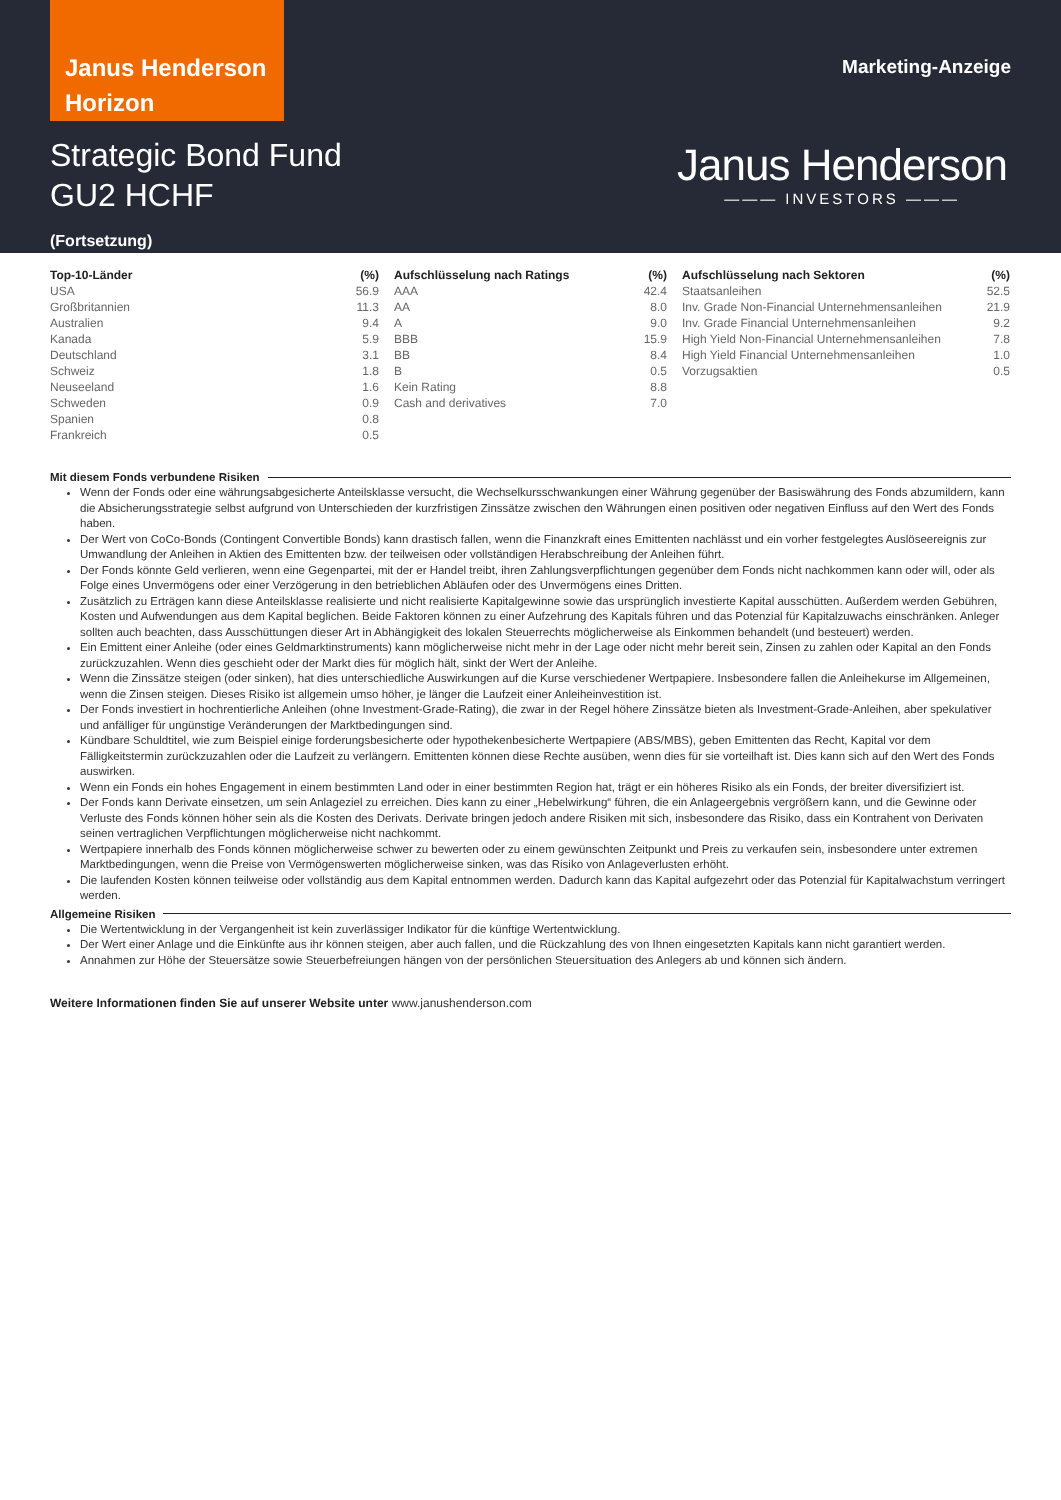Janus Henderson Horizon
Marketing-Anzeige
Strategic Bond Fund
GU2 HCHF
(Fortsetzung)
Janus Henderson
——— INVESTORS ———
| Top-10-Länder | (%) |
| --- | --- |
| USA | 56.9 |
| Großbritannien | 11.3 |
| Australien | 9.4 |
| Kanada | 5.9 |
| Deutschland | 3.1 |
| Schweiz | 1.8 |
| Neuseeland | 1.6 |
| Schweden | 0.9 |
| Spanien | 0.8 |
| Frankreich | 0.5 |
| Aufschlüsselung nach Ratings | (%) |
| --- | --- |
| AAA | 42.4 |
| AA | 8.0 |
| A | 9.0 |
| BBB | 15.9 |
| BB | 8.4 |
| B | 0.5 |
| Kein Rating | 8.8 |
| Cash and derivatives | 7.0 |
| Aufschlüsselung nach Sektoren | (%) |
| --- | --- |
| Staatsanleihen | 52.5 |
| Inv. Grade Non-Financial Unternehmensanleihen | 21.9 |
| Inv. Grade Financial Unternehmensanleihen | 9.2 |
| High Yield Non-Financial Unternehmensanleihen | 7.8 |
| High Yield Financial Unternehmensanleihen | 1.0 |
| Vorzugsaktien | 0.5 |
Mit diesem Fonds verbundene Risiken
Wenn der Fonds oder eine währungsabgesicherte Anteilsklasse versucht, die Wechselkursschwankungen einer Währung gegenüber der Basiswährung des Fonds abzumildern, kann die Absicherungsstrategie selbst aufgrund von Unterschieden der kurzfristigen Zinssätze zwischen den Währungen einen positiven oder negativen Einfluss auf den Wert des Fonds haben.
Der Wert von CoCo-Bonds (Contingent Convertible Bonds) kann drastisch fallen, wenn die Finanzkraft eines Emittenten nachlässt und ein vorher festgelegtes Auslöseereignis zur Umwandlung der Anleihen in Aktien des Emittenten bzw. der teilweisen oder vollständigen Herabschreibung der Anleihen führt.
Der Fonds könnte Geld verlieren, wenn eine Gegenpartei, mit der er Handel treibt, ihren Zahlungsverpflichtungen gegenüber dem Fonds nicht nachkommen kann oder will, oder als Folge eines Unvermögens oder einer Verzögerung in den betrieblichen Abläufen oder des Unvermögens eines Dritten.
Zusätzlich zu Erträgen kann diese Anteilsklasse realisierte und nicht realisierte Kapitalgewinne sowie das ursprünglich investierte Kapital ausschütten. Außerdem werden Gebühren, Kosten und Aufwendungen aus dem Kapital beglichen. Beide Faktoren können zu einer Aufzehrung des Kapitals führen und das Potenzial für Kapitalzuwachs einschränken. Anleger sollten auch beachten, dass Ausschüttungen dieser Art in Abhängigkeit des lokalen Steuerrechts möglicherweise als Einkommen behandelt (und besteuert) werden.
Ein Emittent einer Anleihe (oder eines Geldmarktinstruments) kann möglicherweise nicht mehr in der Lage oder nicht mehr bereit sein, Zinsen zu zahlen oder Kapital an den Fonds zurückzuzahlen. Wenn dies geschieht oder der Markt dies für möglich hält, sinkt der Wert der Anleihe.
Wenn die Zinssätze steigen (oder sinken), hat dies unterschiedliche Auswirkungen auf die Kurse verschiedener Wertpapiere. Insbesondere fallen die Anleihekurse im Allgemeinen, wenn die Zinsen steigen. Dieses Risiko ist allgemein umso höher, je länger die Laufzeit einer Anleiheinvestition ist.
Der Fonds investiert in hochrentierliche Anleihen (ohne Investment-Grade-Rating), die zwar in der Regel höhere Zinssätze bieten als Investment-Grade-Anleihen, aber spekulativer und anfälliger für ungünstige Veränderungen der Marktbedingungen sind.
Kündbare Schuldtitel, wie zum Beispiel einige forderungsbesicherte oder hypothekenbesicherte Wertpapiere (ABS/MBS), geben Emittenten das Recht, Kapital vor dem Fälligkeitstermin zurückzuzahlen oder die Laufzeit zu verlängern. Emittenten können diese Rechte ausüben, wenn dies für sie vorteilhaft ist. Dies kann sich auf den Wert des Fonds auswirken.
Wenn ein Fonds ein hohes Engagement in einem bestimmten Land oder in einer bestimmten Region hat, trägt er ein höheres Risiko als ein Fonds, der breiter diversifiziert ist.
Der Fonds kann Derivate einsetzen, um sein Anlageziel zu erreichen. Dies kann zu einer „Hebelwirkung“ führen, die ein Anlageergebnis vergrößern kann, und die Gewinne oder Verluste des Fonds können höher sein als die Kosten des Derivats. Derivate bringen jedoch andere Risiken mit sich, insbesondere das Risiko, dass ein Kontrahent von Derivaten seinen vertraglichen Verpflichtungen möglicherweise nicht nachkommt.
Wertpapiere innerhalb des Fonds können möglicherweise schwer zu bewerten oder zu einem gewünschten Zeitpunkt und Preis zu verkaufen sein, insbesondere unter extremen Marktbedingungen, wenn die Preise von Vermögenswerten möglicherweise sinken, was das Risiko von Anlageverlusten erhöht.
Die laufenden Kosten können teilweise oder vollständig aus dem Kapital entnommen werden. Dadurch kann das Kapital aufgezehrt oder das Potenzial für Kapitalwachstum verringert werden.
Allgemeine Risiken
Die Wertentwicklung in der Vergangenheit ist kein zuverlässiger Indikator für die künftige Wertentwicklung.
Der Wert einer Anlage und die Einkünfte aus ihr können steigen, aber auch fallen, und die Rückzahlung des von Ihnen eingesetzten Kapitals kann nicht garantiert werden.
Annahmen zur Höhe der Steuersätze sowie Steuerbefreiungen hängen von der persönlichen Steuersituation des Anlegers ab und können sich ändern.
Weitere Informationen finden Sie auf unserer Website unter www.janushenderson.com